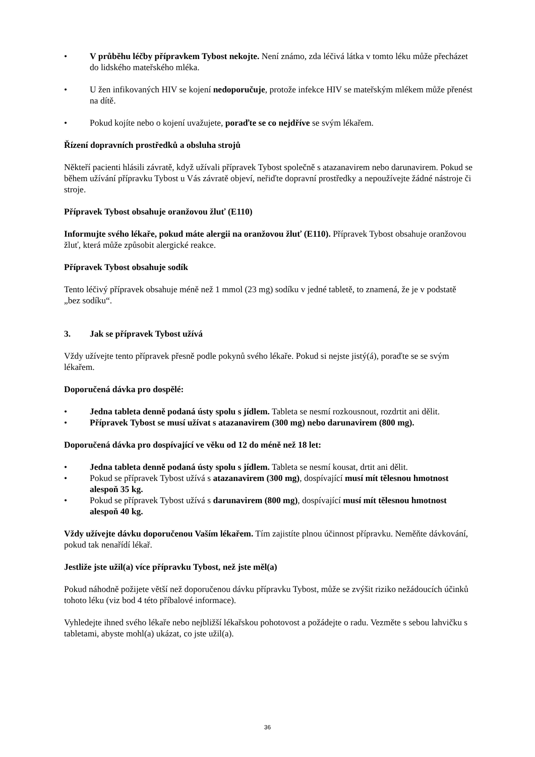• V průběhu léčby přípravkem Tybost nekojte. Není známo, zda léčivá látka v tomto léku může přecházet do lidského mateřského mléka.
• U žen infikovaných HIV se kojení nedoporučuje, protože infekce HIV se mateřským mlékem může přenést na dítě.
• Pokud kojíte nebo o kojení uvažujete, poraďte se co nejdříve se svým lékařem.
Řízení dopravních prostředků a obsluha strojů
Někteří pacienti hlásili závratě, když užívali přípravek Tybost společně s atazanavirem nebo darunavirem. Pokud se během užívání přípravku Tybost u Vás závratě objeví, neřiďte dopravní prostředky a nepoužívejte žádné nástroje či stroje.
Přípravek Tybost obsahuje oranžovou žluť (E110)
Informujte svého lékaře, pokud máte alergii na oranžovou žluť (E110). Přípravek Tybost obsahuje oranžovou žluť, která může způsobit alergické reakce.
Přípravek Tybost obsahuje sodík
Tento léčivý přípravek obsahuje méně než 1 mmol (23 mg) sodíku v jedné tabletě, to znamená, že je v podstatě „bez sodíku“.
3. Jak se přípravek Tybost užívá
Vždy užívejte tento přípravek přesně podle pokynů svého lékaře. Pokud si nejste jistý(á), poraďte se se svým lékařem.
Doporučená dávka pro dospělé:
• Jedna tableta denně podaná ústy spolu s jídlem. Tableta se nesmí rozkousnout, rozdrtit ani dělit.
• Přípravek Tybost se musí užívat s atazanavirem (300 mg) nebo darunavirem (800 mg).
Doporučená dávka pro dospívající ve věku od 12 do méně než 18 let:
• Jedna tableta denně podaná ústy spolu s jídlem. Tableta se nesmí kousat, drtit ani dělit.
• Pokud se přípravek Tybost užívá s atazanavirem (300 mg), dospívající musí mít tělesnou hmotnost alespoň 35 kg.
• Pokud se přípravek Tybost užívá s darunavirem (800 mg), dospívající musí mít tělesnou hmotnost alespoň 40 kg.
Vždy užívejte dávku doporučenou Vaším lékařem. Tím zajistíte plnou účinnost přípravku. Neměňte dávkování, pokud tak nenařídí lékař.
Jestliže jste užil(a) více přípravku Tybost, než jste měl(a)
Pokud náhodně požijete větší než doporučenou dávku přípravku Tybost, může se zvýšit riziko nežádoucích účinků tohoto léku (viz bod 4 této příbalové informace).
Vyhledejte ihned svého lékaře nebo nejbližší lékařskou pohotovost a požádejte o radu. Vezměte s sebou lahvičku s tabletami, abyste mohl(a) ukázat, co jste užil(a).
36